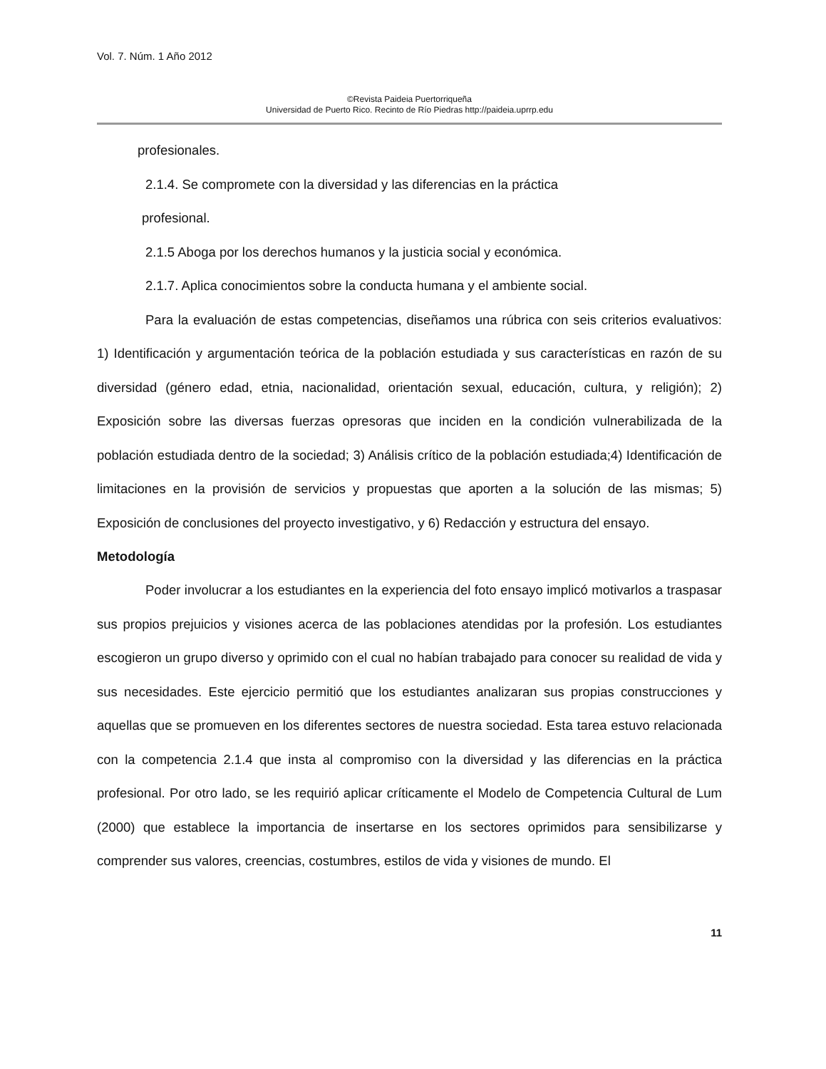Vol. 7. Núm. 1 Año 2012
©Revista Paideia Puertorriqueña
Universidad de Puerto Rico. Recinto de Río Piedras http://paideia.uprrp.edu
profesionales.
2.1.4. Se compromete con la diversidad y las diferencias en la práctica
profesional.
2.1.5 Aboga por los derechos humanos y la justicia social y económica.
2.1.7. Aplica conocimientos sobre la conducta humana y el ambiente social.
Para la evaluación de estas competencias, diseñamos una rúbrica con seis criterios evaluativos: 1) Identificación y argumentación teórica de la población estudiada y sus características en razón de su diversidad (género edad, etnia, nacionalidad, orientación sexual, educación, cultura, y religión); 2) Exposición sobre las diversas fuerzas opresoras que inciden en la condición vulnerabilizada de la población estudiada dentro de la sociedad; 3) Análisis crítico de la población estudiada;4) Identificación de limitaciones en la provisión de servicios y propuestas que aporten a la solución de las mismas; 5) Exposición de conclusiones del proyecto investigativo, y 6) Redacción y estructura del ensayo.
Metodología
Poder involucrar a los estudiantes en la experiencia del foto ensayo implicó motivarlos a traspasar sus propios prejuicios y visiones acerca de las poblaciones atendidas por la profesión. Los estudiantes escogieron un grupo diverso y oprimido con el cual no habían trabajado para conocer su realidad de vida y sus necesidades. Este ejercicio permitió que los estudiantes analizaran sus propias construcciones y aquellas que se promueven en los diferentes sectores de nuestra sociedad. Esta tarea estuvo relacionada con la competencia 2.1.4 que insta al compromiso con la diversidad y las diferencias en la práctica profesional. Por otro lado, se les requirió aplicar críticamente el Modelo de Competencia Cultural de Lum (2000) que establece la importancia de insertarse en los sectores oprimidos para sensibilizarse y comprender sus valores, creencias, costumbres, estilos de vida y visiones de mundo. El
11